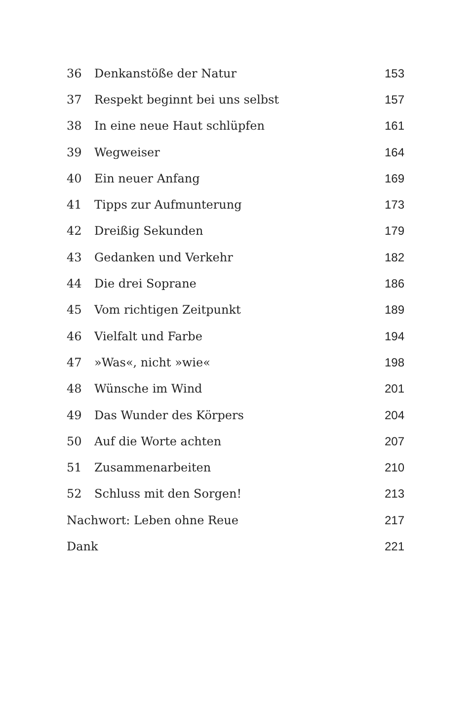| 36 | Denkanstöße der Natur | 153 |
| 37 | Respekt beginnt bei uns selbst | 157 |
| 38 | In eine neue Haut schlüpfen | 161 |
| 39 | Wegweiser | 164 |
| 40 | Ein neuer Anfang | 169 |
| 41 | Tipps zur Aufmunterung | 173 |
| 42 | Dreißig Sekunden | 179 |
| 43 | Gedanken und Verkehr | 182 |
| 44 | Die drei Soprane | 186 |
| 45 | Vom richtigen Zeitpunkt | 189 |
| 46 | Vielfalt und Farbe | 194 |
| 47 | »Was«, nicht »wie« | 198 |
| 48 | Wünsche im Wind | 201 |
| 49 | Das Wunder des Körpers | 204 |
| 50 | Auf die Worte achten | 207 |
| 51 | Zusammenarbeiten | 210 |
| 52 | Schluss mit den Sorgen! | 213 |
| Nachwort: Leben ohne Reue | | 217 |
| Dank | | 221 |